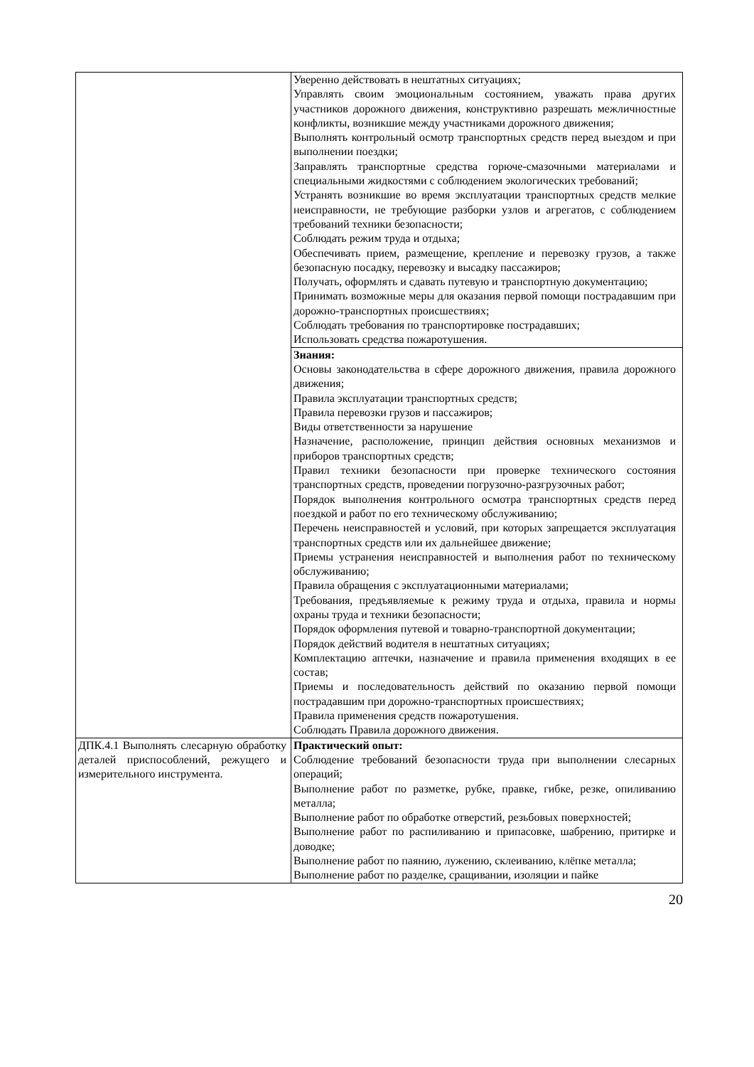| | Уверенно действовать в нештатных ситуациях; Управлять своим эмоциональным состоянием, уважать права других участников дорожного движения, конструктивно разрешать межличностные конфликты, возникшие между участниками дорожного движения; Выполнять контрольный осмотр транспортных средств перед выездом и при выполнении поездки; Заправлять транспортные средства горюче-смазочными материалами и специальными жидкостями с соблюдением экологических требований; Устранять возникшие во время эксплуатации транспортных средств мелкие неисправности, не требующие разборки узлов и агрегатов, с соблюдением требований техники безопасности; Соблюдать режим труда и отдыха; Обеспечивать прием, размещение, крепление и перевозку грузов, а также безопасную посадку, перевозку и высадку пассажиров; Получать, оформлять и сдавать путевую и транспортную документацию; Принимать возможные меры для оказания первой помощи пострадавшим при дорожно-транспортных происшествиях; Соблюдать требования по транспортировке пострадавших; Использовать средства пожаротушения. |
| | Знания: Основы законодательства в сфере дорожного движения, правила дорожного движения; Правила эксплуатации транспортных средств; Правила перевозки грузов и пассажиров; Виды ответственности за нарушение Назначение, расположение, принцип действия основных механизмов и приборов транспортных средств; Правил техники безопасности при проверке технического состояния транспортных средств, проведении погрузочно-разгрузочных работ; Порядок выполнения контрольного осмотра транспортных средств перед поездкой и работ по его техническому обслуживанию; Перечень неисправностей и условий, при которых запрещается эксплуатация транспортных средств или их дальнейшее движение; Приемы устранения неисправностей и выполнения работ по техническому обслуживанию; Правила обращения с эксплуатационными материалами; Требования, предъявляемые к режиму труда и отдыха, правила и нормы охраны труда и техники безопасности; Порядок оформления путевой и товарно-транспортной документации; Порядок действий водителя в нештатных ситуациях; Комплектацию аптечки, назначение и правила применения входящих в ее состав; Приемы и последовательность действий по оказанию первой помощи пострадавшим при дорожно-транспортных происшествиях; Правила применения средств пожаротушения. Соблюдать Правила дорожного движения. |
| ДПК.4.1 Выполнять слесарную обработку деталей приспособлений, режущего и измерительного инструмента. | Практический опыт: Соблюдение требований безопасности труда при выполнении слесарных операций; Выполнение работ по разметке, рубке, правке, гибке, резке, опиливанию металла; Выполнение работ по обработке отверстий, резьбовых поверхностей; Выполнение работ по распиливанию и припасовке, шабрению, притирке и доводке; Выполнение работ по паянию, лужению, склеиванию, клёпке металла; Выполнение работ по разделке, сращивании, изоляции и пайке |
20